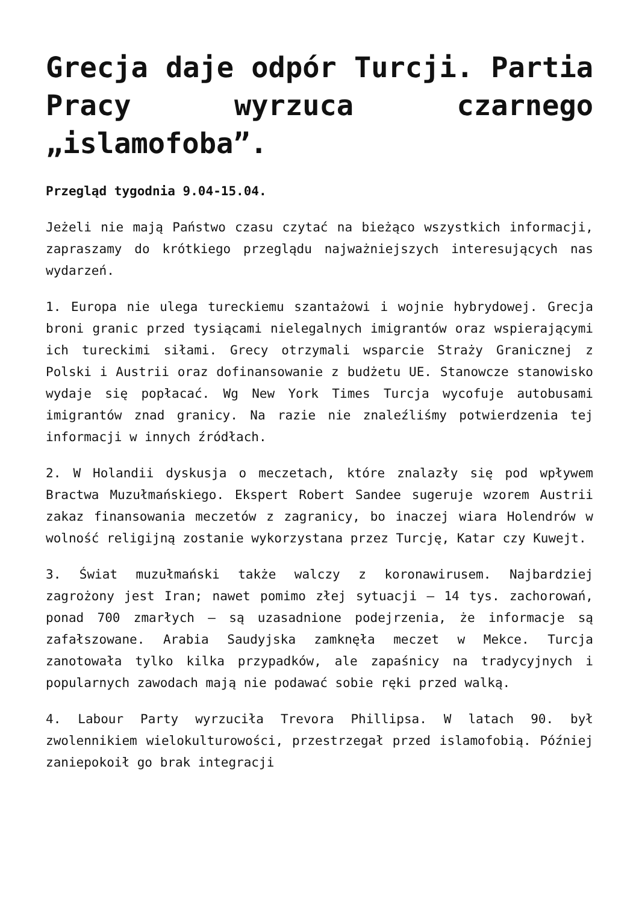Grecja daje odpór Turcji. Partia Pracy wyrzuca czarnego „islamofoba”.
Przegląd tygodnia 9.04-15.04.
Jeżeli nie mają Państwo czasu czytać na bieżąco wszystkich informacji, zapraszamy do krótkiego przeglądu najważniejszych interesujących nas wydarzeń.
1. Europa nie ulega tureckiemu szantażowi i wojnie hybrydowej. Grecja broni granic przed tysiącami nielegalnych imigrantów oraz wspierającymi ich tureckimi siłami. Grecy otrzymali wsparcie Straży Granicznej z Polski i Austrii oraz dofinansowanie z budżetu UE. Stanowcze stanowisko wydaje się popłacać. Wg New York Times Turcja wycofuje autobusami imigrantów znad granicy. Na razie nie znaleźliśmy potwierdzenia tej informacji w innych źródłach.
2. W Holandii dyskusja o meczetach, które znalazły się pod wpływem Bractwa Muzułmańskiego. Ekspert Robert Sandee sugeruje wzorem Austrii zakaz finansowania meczetów z zagranicy, bo inaczej wiara Holendrów w wolność religijną zostanie wykorzystana przez Turcję, Katar czy Kuwejt.
3. Świat muzułmański także walczy z koronawirusem. Najbardziej zagrożony jest Iran; nawet pomimo złej sytuacji – 14 tys. zachorowań, ponad 700 zmarłych – są uzasadnione podejrzenia, że informacje są zafałszowane. Arabia Saudyjska zamknęła meczet w Mekce. Turcja zanotowała tylko kilka przypadków, ale zapaśnicy na tradycyjnych i popularnych zawodach mają nie podawać sobie ręki przed walką.
4. Labour Party wyrzuciła Trevora Phillipsa. W latach 90. był zwolennikiem wielokulturowości, przestrzegał przed islamofobią. Później zaniepokoił go brak integracji